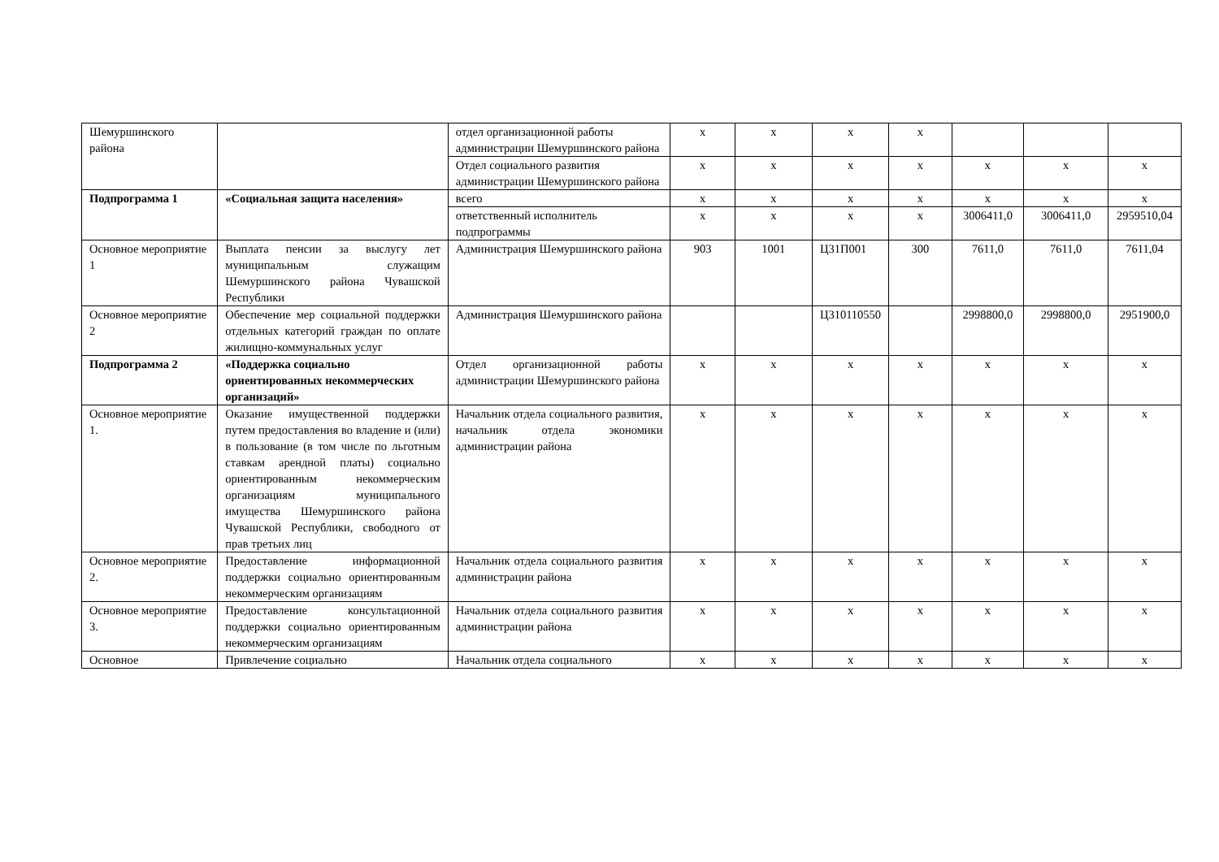| Шемуршинского района | | отдел организационной работы администрации Шемуршинского района | х | х | х | х | | | |
| | | Отдел социального развития администрации Шемуршинского района | х | х | х | х | х | х | х |
| Подпрограмма 1 | «Социальная защита населения» | всего | х | х | х | х | х | х | х |
| | | ответственный исполнитель подпрограммы | х | х | х | х | 3006411,0 | 3006411,0 | 2959510,04 |
| Основное мероприятие 1 | Выплата пенсии за выслугу лет муниципальным служащим Шемуршинского района Чувашской Республики | Администрация Шемуршинского района | 903 | 1001 | Ц31П001 | 300 | 7611,0 | 7611,0 | 7611,04 |
| Основное мероприятие 2 | Обеспечение мер социальной поддержки отдельных категорий граждан по оплате жилищно-коммунальных услуг | Администрация Шемуршинского района | | | Ц310110550 | | 2998800,0 | 2998800,0 | 2951900,0 |
| Подпрограмма 2 | «Поддержка социально ориентированных некоммерческих организаций» | Отдел организационной работы администрации Шемуршинского района | х | х | х | х | х | х | х |
| Основное мероприятие 1. | Оказание имущественной поддержки путем предоставления во владение и (или) в пользование (в том числе по льготным ставкам арендной платы) социально ориентированным некоммерческим организациям муниципального имущества Шемуршинского района Чувашской Республики, свободного от прав третьих лиц | Начальник отдела социального развития, начальник отдела экономики администрации района | х | х | х | х | х | х | х |
| Основное мероприятие 2. | Предоставление информационной поддержки социально ориентированным некоммерческим организациям | Начальник отдела социального развития администрации района | х | х | х | х | х | х | х |
| Основное мероприятие 3. | Предоставление консультационной поддержки социально ориентированным некоммерческим организациям | Начальник отдела социального развития администрации района | х | х | х | х | х | х | х |
| Основное | Привлечение социально | Начальник отдела социального | х | х | х | х | х | х | х |